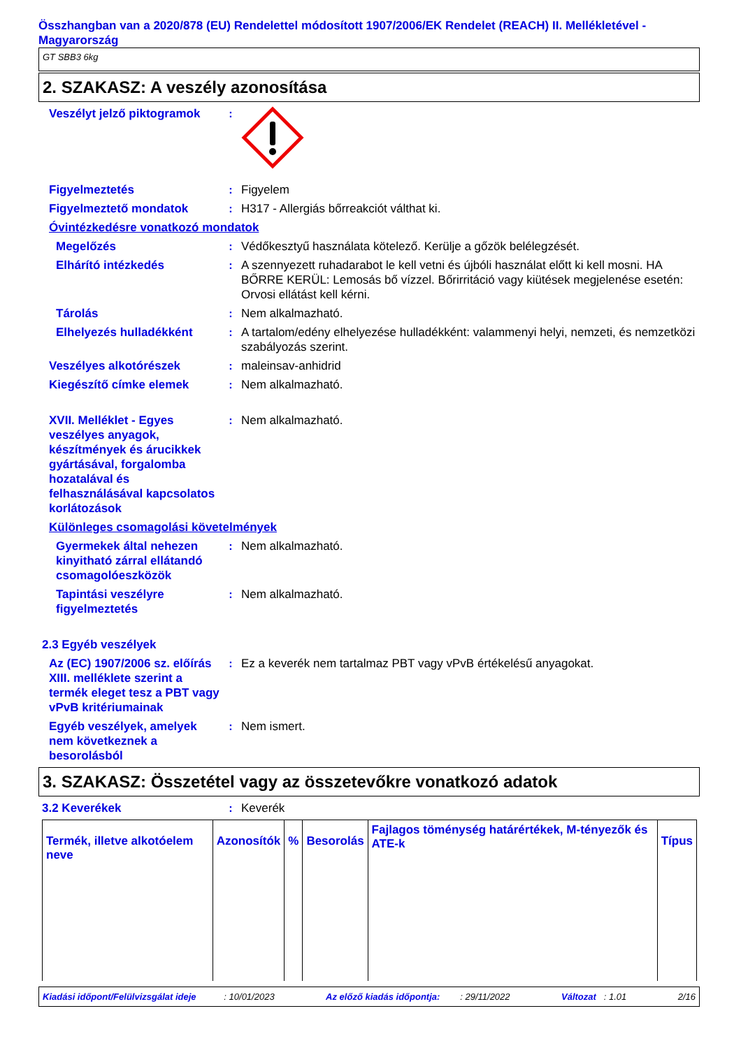Összhangban van a 2020/878 (EU) Rendelettel módosított 1907/2006/EK Rendelet (REACH) II. Mellékletével - Magyarország
GT SBB3 6kg
2. SZAKASZ: A veszély azonosítása
Veszélyt jelző piktogramok
:
Figyelmeztetés : Figyelem
Figyelmeztető mondatok : H317 - Allergiás bőrreakciót válthat ki.
Óvintézkedésre vonatkozó mondatok
Megelőzés : Védőkesztyű használata kötelező. Kerülje a gőzök belélegzését.
Elhárító intézkedés : A szennyezett ruhadarabot le kell vetni és újbóli használat előtt ki kell mosni. HA BŐRRE KERÜL: Lemosás bő vízzel. Bőrirritáció vagy kiütések megjelenése esetén: Orvosi ellátást kell kérni.
Tárolás : Nem alkalmazható.
Elhelyezés hulladékként : A tartalom/edény elhelyezése hulladékként: valammenyi helyi, nemzeti, és nemzetközi szabályozás szerint.
Veszélyes alkotórészek : maleinsav-anhidrid
Kiegészítő címke elemek : Nem alkalmazható.
XVII. Melléklet - Egyes veszélyes anyagok, készítmények és árucikkek gyártásával, forgalomba hozatalával és felhasználásával kapcsolatos korlátozások
: Nem alkalmazható.
Különleges csomagolási követelmények
Gyermekek által nehezen kinyitható zárral ellátandó csomagolóeszközök
: Nem alkalmazható.
Tapintási veszélyre figyelmeztetés
: Nem alkalmazható.
2.3 Egyéb veszélyek
Az (EC) 1907/2006 sz. előírás XIII. melléklete szerint a termék eleget tesz a PBT vagy vPvB kritériumainak
: Ez a keverék nem tartalmaz PBT vagy vPvB értékelésű anyagokat.
Egyéb veszélyek, amelyek nem következnek a besorolásból
: Nem ismert.
3. SZAKASZ: Összetétel vagy az összetevőkre vonatkozó adatok
3.2 Keverékek : Keverék
| Termék, illetve alkotóelem neve | Azonosítók | % | Besorolás | Fajlagos töménység határértékek, M-tényezők és ATE-k | Típus |
| --- | --- | --- | --- | --- | --- |
Kiadási időpont/Felülvizsgálat ideje : 10/01/2023 Az előző kiadás időpontja: : 29/11/2022 Változat : 1.01 2/16